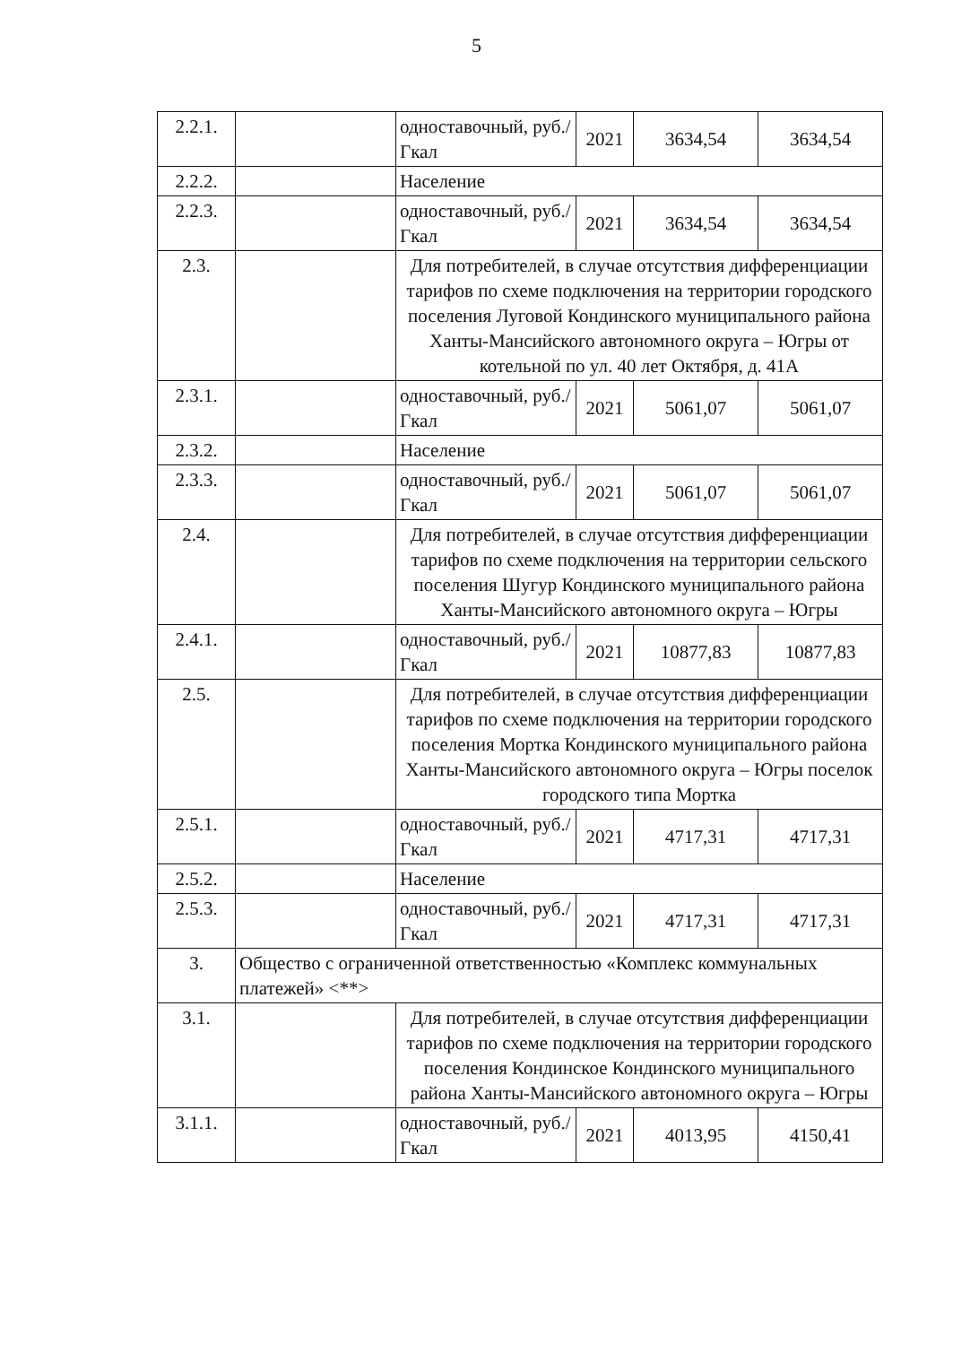5
| 2.2.1. | | одноставочный, руб./Гкал | 2021 | 3634,54 | 3634,54 |
| 2.2.2. | | Население | | | |
| 2.2.3. | | одноставочный, руб./Гкал | 2021 | 3634,54 | 3634,54 |
| 2.3. | | Для потребителей, в случае отсутствия дифференциации тарифов по схеме подключения на территории городского поселения Луговой Кондинского муниципального района Ханты-Мансийского автономного округа – Югры от котельной по ул. 40 лет Октября, д. 41А | | | |
| 2.3.1. | | одноставочный, руб./Гкал | 2021 | 5061,07 | 5061,07 |
| 2.3.2. | | Население | | | |
| 2.3.3. | | одноставочный, руб./Гкал | 2021 | 5061,07 | 5061,07 |
| 2.4. | | Для потребителей, в случае отсутствия дифференциации тарифов по схеме подключения на территории сельского поселения Шугур Кондинского муниципального района Ханты-Мансийского автономного округа – Югры | | | |
| 2.4.1. | | одноставочный, руб./Гкал | 2021 | 10877,83 | 10877,83 |
| 2.5. | | Для потребителей, в случае отсутствия дифференциации тарифов по схеме подключения на территории городского поселения Мортка Кондинского муниципального района Ханты-Мансийского автономного округа – Югры поселок городского типа Мортка | | | |
| 2.5.1. | | одноставочный, руб./Гкал | 2021 | 4717,31 | 4717,31 |
| 2.5.2. | | Население | | | |
| 2.5.3. | | одноставочный, руб./Гкал | 2021 | 4717,31 | 4717,31 |
| 3. | Общество с ограниченной ответственностью «Комплекс коммунальных платежей» <**> | | | | |
| 3.1. | | Для потребителей, в случае отсутствия дифференциации тарифов по схеме подключения на территории городского поселения Кондинское Кондинского муниципального района Ханты-Мансийского автономного округа – Югры | | | |
| 3.1.1. | | одноставочный, руб./Гкал | 2021 | 4013,95 | 4150,41 |